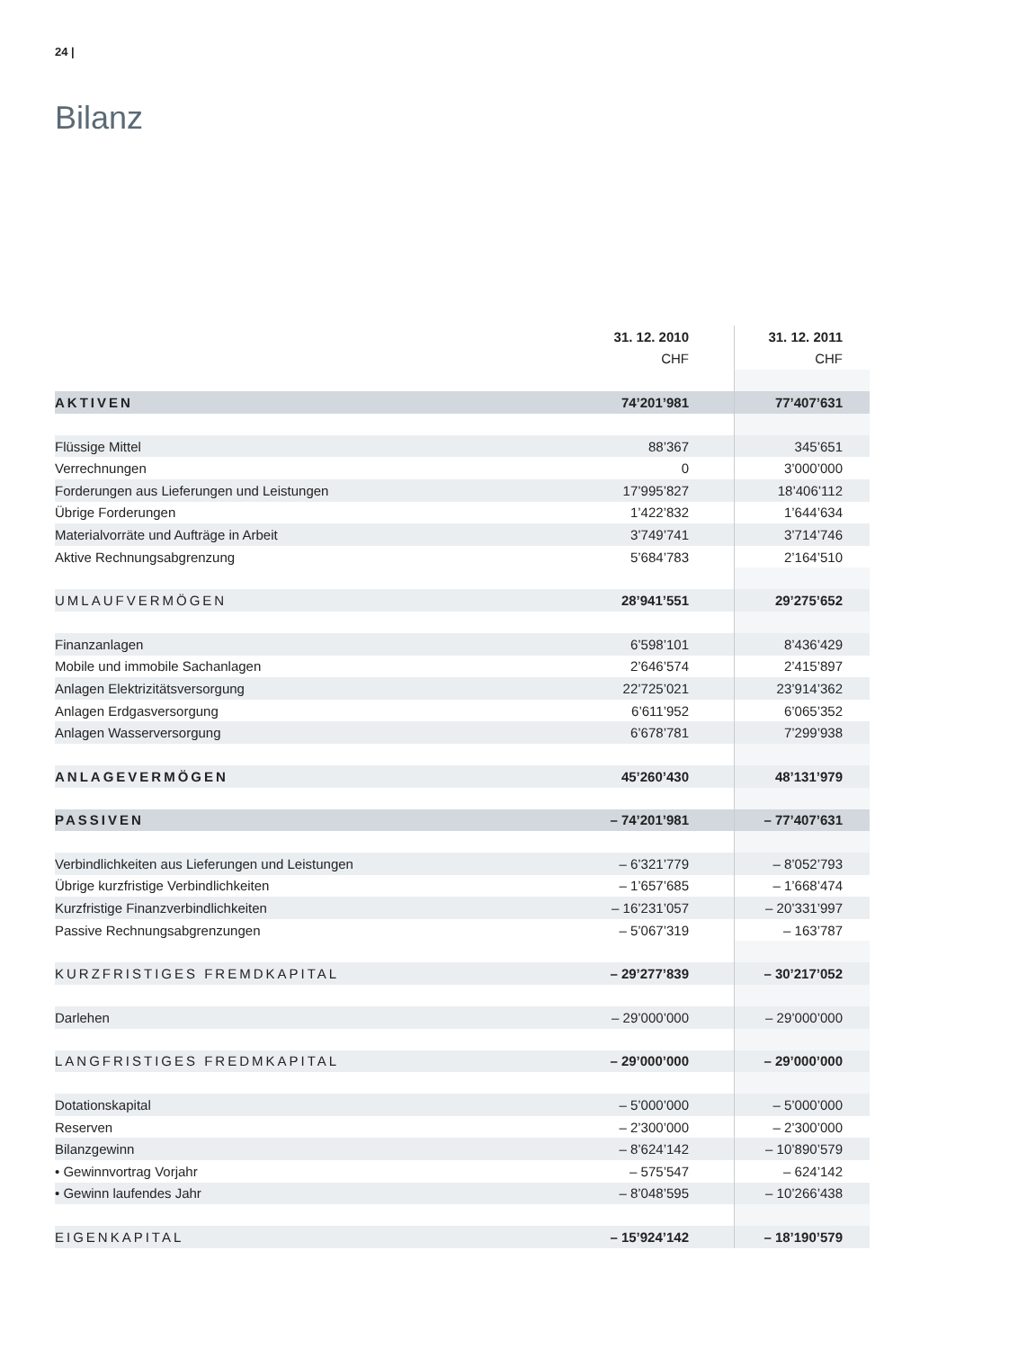24 |
Bilanz
| | 31. 12. 2010 | 31. 12. 2011 |
| --- | --- | --- |
| | CHF | CHF |
| AKTIVEN | 74’201’981 | 77’407’631 |
| Flüssige Mittel | 88’367 | 345’651 |
| Verrechnungen | 0 | 3’000’000 |
| Forderungen aus Lieferungen und Leistungen | 17’995’827 | 18’406’112 |
| Übrige Forderungen | 1’422’832 | 1’644’634 |
| Materialvorräte und Aufträge in Arbeit | 3’749’741 | 3’714’746 |
| Aktive Rechnungsabgrenzung | 5’684’783 | 2’164’510 |
| UMLAUFVERMÖGEN | 28’941’551 | 29’275’652 |
| Finanzanlagen | 6’598’101 | 8’436’429 |
| Mobile und immobile Sachanlagen | 2’646’574 | 2’415’897 |
| Anlagen Elektrizitätsversorgung | 22’725’021 | 23’914’362 |
| Anlagen Erdgasversorgung | 6’611’952 | 6’065’352 |
| Anlagen Wasserversorgung | 6’678’781 | 7’299’938 |
| ANLAGEVERMÖGEN | 45’260’430 | 48’131’979 |
| PASSIVEN | – 74’201’981 | – 77’407’631 |
| Verbindlichkeiten aus Lieferungen und Leistungen | – 6’321’779 | – 8’052’793 |
| Übrige kurzfristige Verbindlichkeiten | – 1’657’685 | – 1’668’474 |
| Kurzfristige Finanzverbindlichkeiten | – 16’231’057 | – 20’331’997 |
| Passive Rechnungsabgrenzungen | – 5’067’319 | – 163’787 |
| KURZFRISTIGES FREMDKAPITAL | – 29’277’839 | – 30’217’052 |
| Darlehen | – 29’000’000 | – 29’000’000 |
| LANGFRISTIGES FREDMKAPITAL | – 29’000’000 | – 29’000’000 |
| Dotationskapital | – 5’000’000 | – 5’000’000 |
| Reserven | – 2’300’000 | – 2’300’000 |
| Bilanzgewinn | – 8’624’142 | – 10’890’579 |
| • Gewinnvortrag Vorjahr | – 575’547 | – 624’142 |
| • Gewinn laufendes Jahr | – 8’048’595 | – 10’266’438 |
| EIGENKAPITAL | – 15’924’142 | – 18’190’579 |